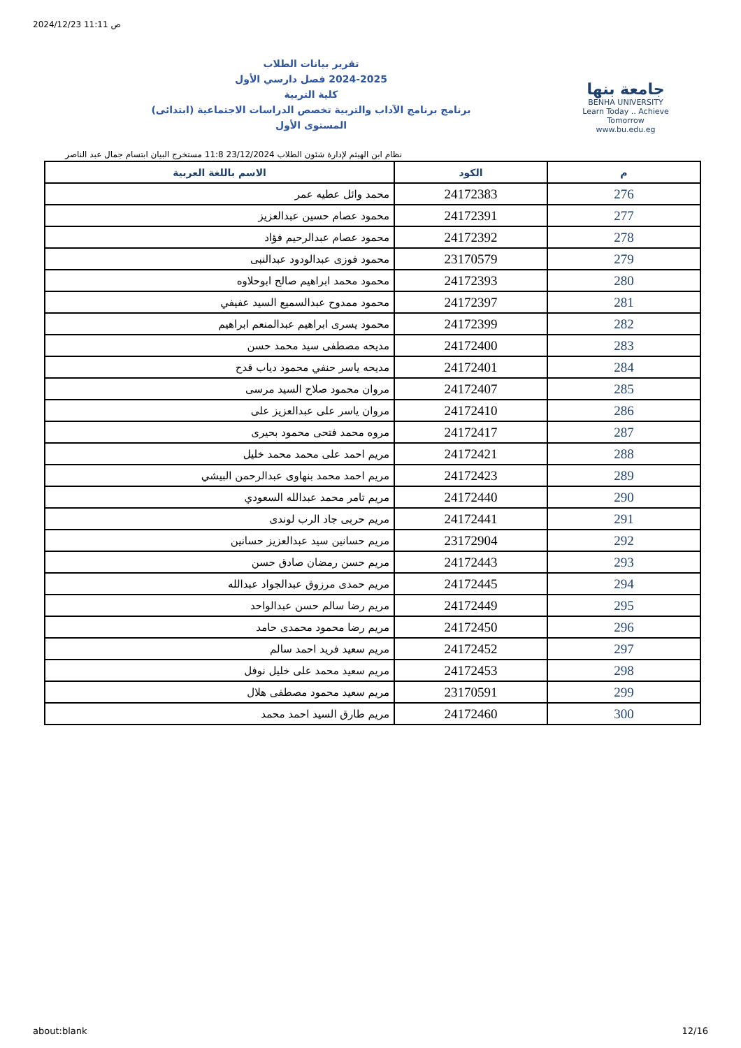2024/12/23 11:11 ص
جامعة بنها
BENHA UNIVERSITY
Learn Today .. Achieve Tomorrow
www.bu.edu.eg
تقرير بيانات الطلاب
2024-2025 فصل دارسي الأول
كلية التربية
برنامج برنامج الآداب والتربية تخصص الدراسات الاجتماعية (ابتدائى)
المستوى الأول
نظام ابن الهيثم لإدارة شئون الطلاب 23/12/2024 11:8 مستخرج البيان ابتسام جمال عبد الناصر
| م | الكود | الاسم باللغة العربية |
| --- | --- | --- |
| 276 | 24172383 | محمد وائل عطيه عمر |
| 277 | 24172391 | محمود عصام حسين عبدالعزيز |
| 278 | 24172392 | محمود عصام عبدالرحيم فؤاد |
| 279 | 23170579 | محمود فوزى عبدالودود عبدالنبى |
| 280 | 24172393 | محمود محمد ابراهيم صالح ابوحلاوه |
| 281 | 24172397 | محمود ممدوح عبدالسميع السيد عفيفي |
| 282 | 24172399 | محمود يسرى ابراهيم عبدالمنعم ابراهيم |
| 283 | 24172400 | مديحه مصطفى سيد محمد حسن |
| 284 | 24172401 | مديحه ياسر حنفي محمود دياب قدح |
| 285 | 24172407 | مروان محمود صلاح السيد مرسى |
| 286 | 24172410 | مروان ياسر على عبدالعزيز على |
| 287 | 24172417 | مروه محمد فتحى محمود بحيرى |
| 288 | 24172421 | مريم احمد على محمد محمد خليل |
| 289 | 24172423 | مريم احمد محمد بنهاوى عبدالرحمن البيشي |
| 290 | 24172440 | مريم تامر محمد عبدالله السعودي |
| 291 | 24172441 | مريم حربى جاد الرب لوندى |
| 292 | 23172904 | مريم حسانين سيد عبدالعزيز حسانين |
| 293 | 24172443 | مريم حسن رمضان صادق حسن |
| 294 | 24172445 | مريم حمدى مرزوق عبدالجواد عبدالله |
| 295 | 24172449 | مريم رضا سالم حسن عبدالواحد |
| 296 | 24172450 | مريم رضا محمود محمدى حامد |
| 297 | 24172452 | مريم سعيد فريد احمد سالم |
| 298 | 24172453 | مريم سعيد محمد على خليل نوفل |
| 299 | 23170591 | مريم سعيد محمود مصطفى هلال |
| 300 | 24172460 | مريم طارق السيد احمد محمد |
about:blank 12/16